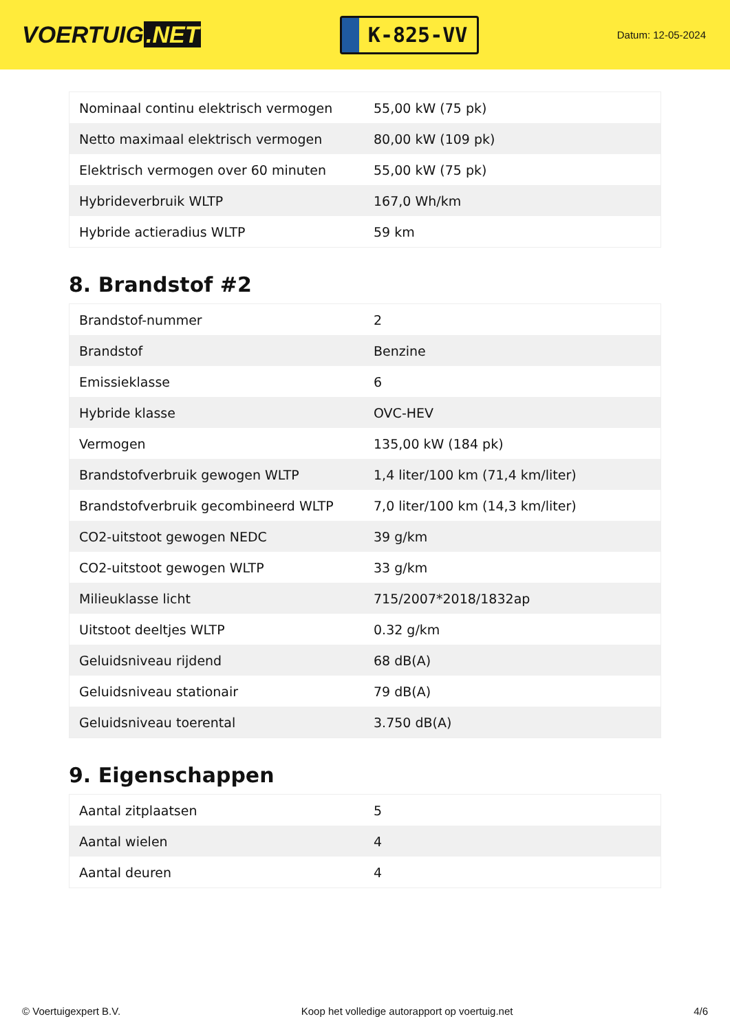VOERTUIG.NET
K-825-VV
Datum: 12-05-2024
| Nominaal continu elektrisch vermogen | 55,00 kW (75 pk) |
| Netto maximaal elektrisch vermogen | 80,00 kW (109 pk) |
| Elektrisch vermogen over 60 minuten | 55,00 kW (75 pk) |
| Hybrideverbruik WLTP | 167,0 Wh/km |
| Hybride actieradius WLTP | 59 km |
8. Brandstof #2
| Brandstof-nummer | 2 |
| Brandstof | Benzine |
| Emissieklasse | 6 |
| Hybride klasse | OVC-HEV |
| Vermogen | 135,00 kW (184 pk) |
| Brandstofverbruik gewogen WLTP | 1,4 liter/100 km (71,4 km/liter) |
| Brandstofverbruik gecombineerd WLTP | 7,0 liter/100 km (14,3 km/liter) |
| CO2-uitstoot gewogen NEDC | 39 g/km |
| CO2-uitstoot gewogen WLTP | 33 g/km |
| Milieuklasse licht | 715/2007*2018/1832ap |
| Uitstoot deeltjes WLTP | 0.32 g/km |
| Geluidsniveau rijdend | 68 dB(A) |
| Geluidsniveau stationair | 79 dB(A) |
| Geluidsniveau toerental | 3.750 dB(A) |
9. Eigenschappen
| Aantal zitplaatsen | 5 |
| Aantal wielen | 4 |
| Aantal deuren | 4 |
© Voertuigexpert B.V. Koop het volledige autorapport op voertuig.net 4/6